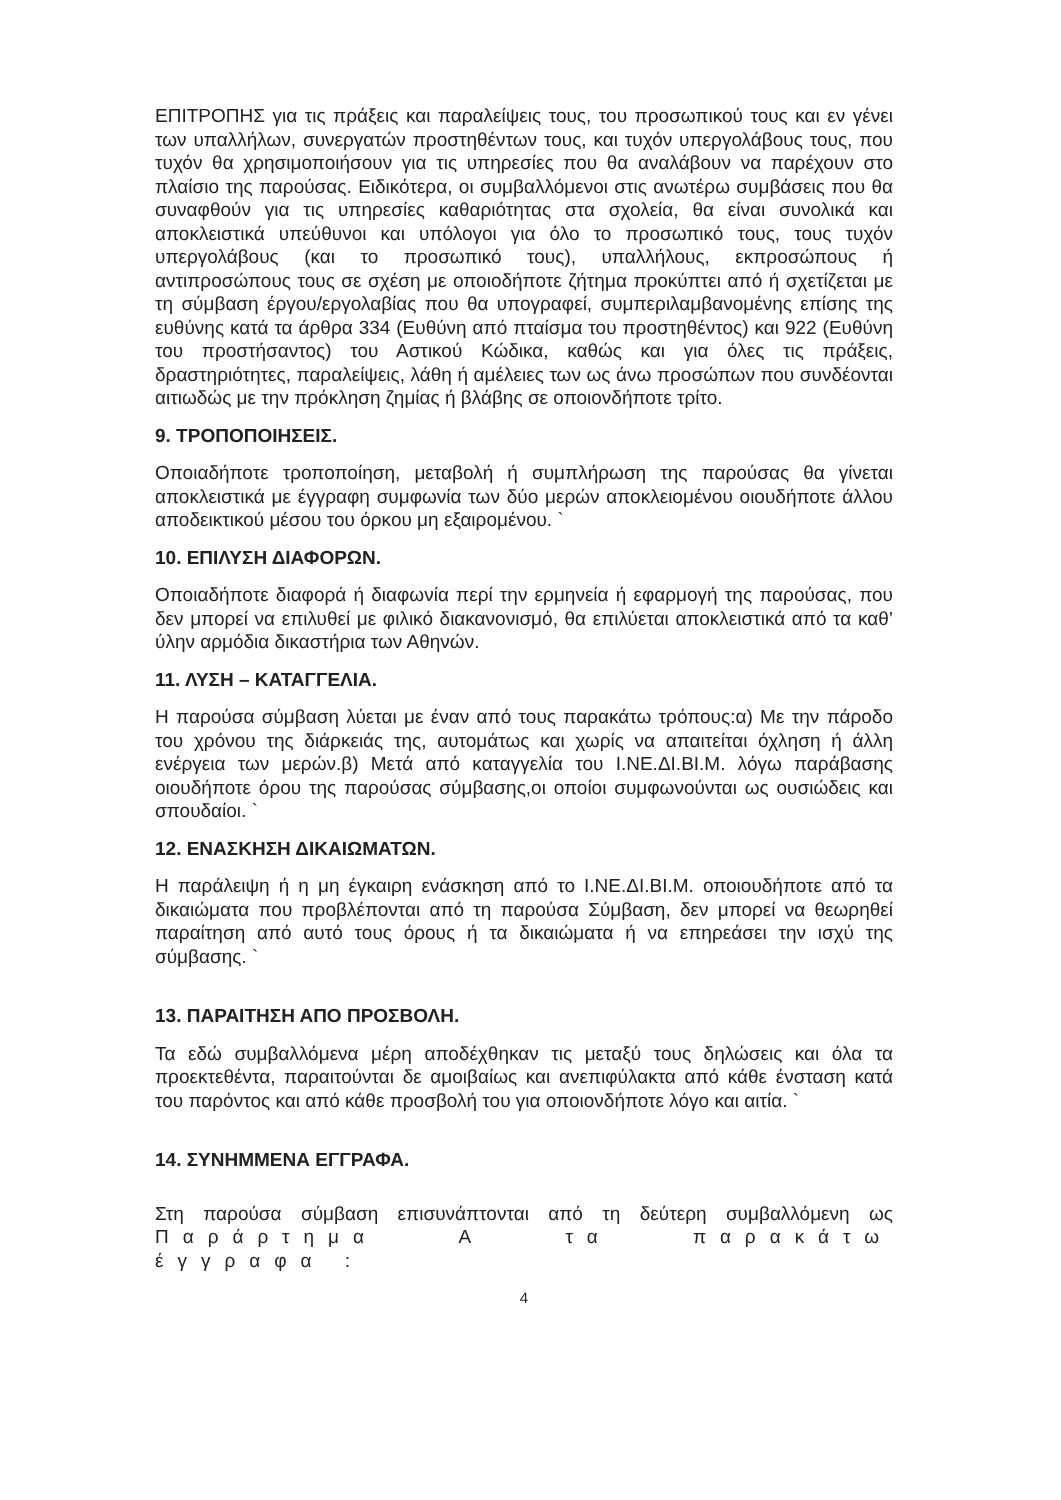ΕΠΙΤΡΟΠΗΣ για τις πράξεις και παραλείψεις τους, του προσωπικού τους και εν γένει των υπαλλήλων, συνεργατών προστηθέντων τους, και τυχόν υπεργολάβους τους, που τυχόν θα χρησιμοποιήσουν για τις υπηρεσίες που θα αναλάβουν να παρέχουν στο πλαίσιο της παρούσας. Ειδικότερα, οι συμβαλλόμενοι στις ανωτέρω συμβάσεις που θα συναφθούν για τις υπηρεσίες καθαριότητας στα σχολεία, θα είναι συνολικά και αποκλειστικά υπεύθυνοι και υπόλογοι για όλο το προσωπικό τους, τους τυχόν υπεργολάβους (και το προσωπικό τους), υπαλλήλους, εκπροσώπους ή αντιπροσώπους τους σε σχέση με οποιοδήποτε ζήτημα προκύπτει από ή σχετίζεται με τη σύμβαση έργου/εργολαβίας που θα υπογραφεί, συμπεριλαμβανομένης επίσης της ευθύνης κατά τα άρθρα 334 (Ευθύνη από πταίσμα του προστηθέντος) και 922 (Ευθύνη του προστήσαντος) του Αστικού Κώδικα, καθώς και για όλες τις πράξεις, δραστηριότητες, παραλείψεις, λάθη ή αμέλειες των ως άνω προσώπων που συνδέονται αιτιωδώς με την πρόκληση ζημίας ή βλάβης σε οποιονδήποτε τρίτο.
9. ΤΡΟΠΟΠΟΙΗΣΕΙΣ.
Οποιαδήποτε τροποποίηση, μεταβολή ή συμπλήρωση της παρούσας θα γίνεται αποκλειστικά με έγγραφη συμφωνία των δύο μερών αποκλειομένου οιουδήποτε άλλου αποδεικτικού μέσου του όρκου μη εξαιρομένου. `
10. ΕΠΙΛΥΣΗ ΔΙΑΦΟΡΩΝ.
Οποιαδήποτε διαφορά ή διαφωνία περί την ερμηνεία ή εφαρμογή της παρούσας, που δεν μπορεί να επιλυθεί με φιλικό διακανονισμό, θα επιλύεται αποκλειστικά από τα καθ’ ύλην αρμόδια δικαστήρια των Αθηνών.
11. ΛΥΣΗ – ΚΑΤΑΓΓΕΛΙΑ.
Η παρούσα σύμβαση λύεται με έναν από τους παρακάτω τρόπους:α) Με την πάροδο του χρόνου της διάρκειάς της, αυτομάτως και χωρίς να απαιτείται όχληση ή άλλη ενέργεια των μερών.β) Μετά από καταγγελία του Ι.ΝΕ.ΔΙ.ΒΙ.Μ. λόγω παράβασης οιουδήποτε όρου της παρούσας σύμβασης,οι οποίοι συμφωνούνται ως ουσιώδεις και σπουδαίοι. `
12. ΕΝΑΣΚΗΣΗ ΔΙΚΑΙΩΜΑΤΩΝ.
Η παράλειψη ή η μη έγκαιρη ενάσκηση από το Ι.ΝΕ.ΔΙ.ΒΙ.Μ. οποιουδήποτε από τα δικαιώματα που προβλέπονται από τη παρούσα Σύμβαση, δεν μπορεί να θεωρηθεί παραίτηση από αυτό τους όρους ή τα δικαιώματα ή να επηρεάσει την ισχύ της σύμβασης. `
13. ΠΑΡΑΙΤΗΣΗ ΑΠΟ ΠΡΟΣΒΟΛΗ.
Τα εδώ συμβαλλόμενα μέρη αποδέχθηκαν τις μεταξύ τους δηλώσεις και όλα τα προεκτεθέντα, παραιτούνται δε αμοιβαίως και ανεπιφύλακτα από κάθε ένσταση κατά του παρόντος και από κάθε προσβολή του για οποιονδήποτε λόγο και αιτία. `
14. ΣΥΝΗΜΜΕΝΑ ΕΓΓΡΑΦΑ.
Στη παρούσα σύμβαση επισυνάπτονται από τη δεύτερη συμβαλλόμενη ως Παράρτημα Α τα παρακάτω έγγραφα :
4